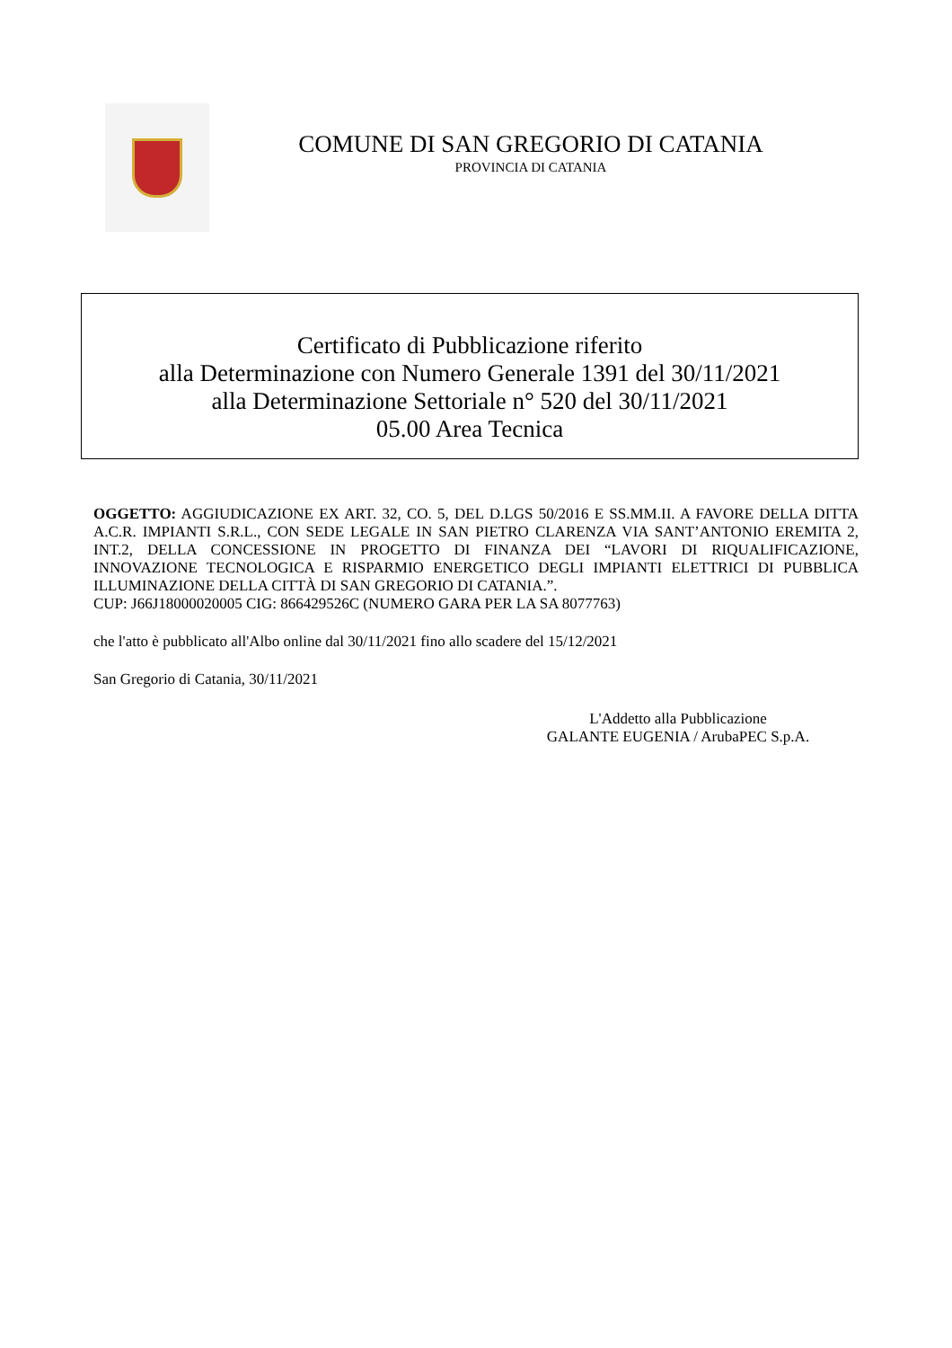COMUNE DI SAN GREGORIO DI CATANIA
PROVINCIA DI CATANIA
Certificato di Pubblicazione riferito
alla Determinazione con Numero Generale 1391 del 30/11/2021
alla Determinazione Settoriale n° 520 del 30/11/2021
05.00 Area Tecnica
OGGETTO: AGGIUDICAZIONE EX ART. 32, CO. 5, DEL D.LGS 50/2016 E SS.MM.II. A FAVORE DELLA DITTA A.C.R. IMPIANTI S.R.L., CON SEDE LEGALE IN SAN PIETRO CLARENZA VIA SANT’ANTONIO EREMITA 2, INT.2, DELLA CONCESSIONE IN PROGETTO DI FINANZA DEI “LAVORI DI RIQUALIFICAZIONE, INNOVAZIONE TECNOLOGICA E RISPARMIO ENERGETICO DEGLI IMPIANTI ELETTRICI DI PUBBLICA ILLUMINAZIONE DELLA CITTÀ DI SAN GREGORIO DI CATANIA.”.
CUP: J66J18000020005 CIG: 866429526C (NUMERO GARA PER LA SA 8077763)
che l'atto è pubblicato all'Albo online dal 30/11/2021 fino allo scadere del 15/12/2021
San Gregorio di Catania, 30/11/2021
L'Addetto alla Pubblicazione
GALANTE EUGENIA / ArubaPEC S.p.A.